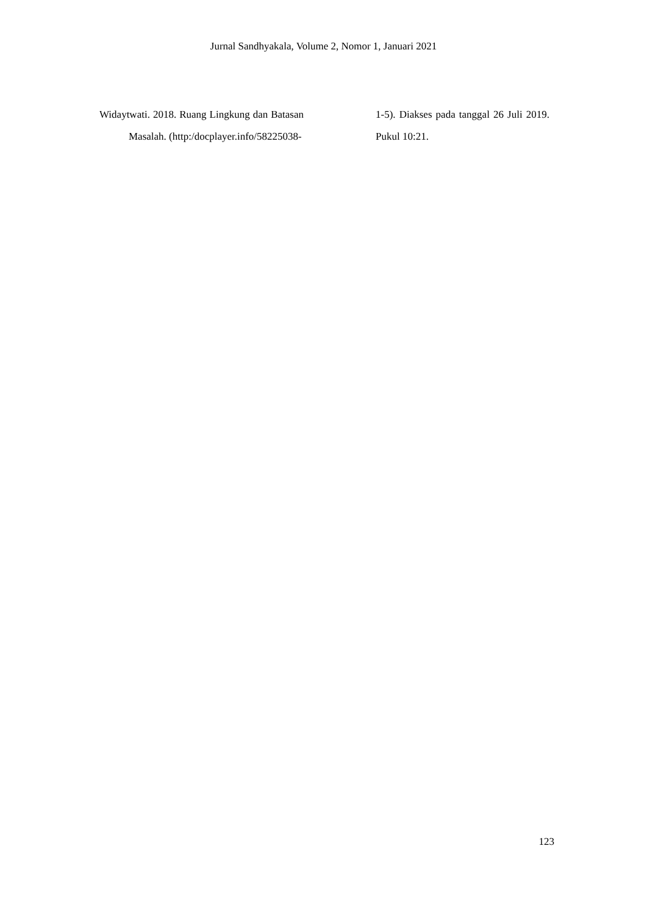Jurnal Sandhyakala, Volume 2, Nomor 1, Januari 2021
Widaytwati. 2018. Ruang Lingkung dan Batasan Masalah. (http:/docplayer.info/58225038-
1-5). Diakses pada tanggal 26 Juli 2019. Pukul 10:21.
123